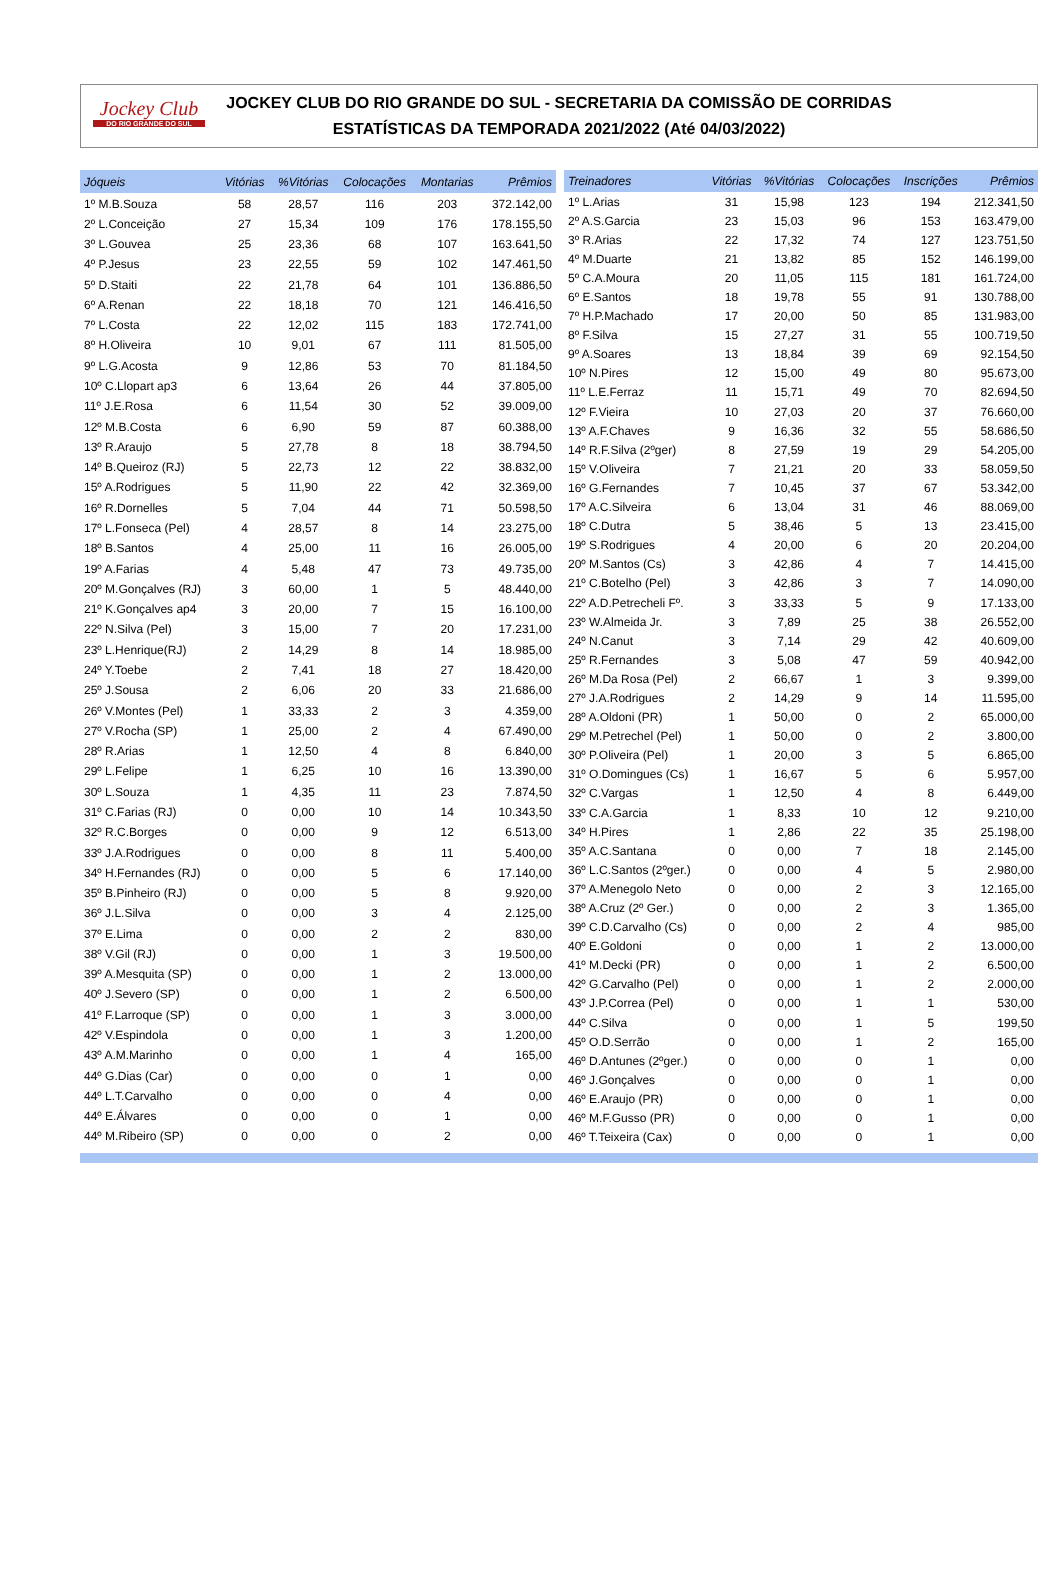Jockey Club
DO RIO GRANDE DO SUL
JOCKEY CLUB DO RIO GRANDE DO SUL - SECRETARIA DA COMISSÃO DE CORRIDAS
ESTATÍSTICAS DA TEMPORADA 2021/2022 (Até 04/03/2022)
| Jóqueis | Vitórias | %Vitórias | Colocações | Montarias | Prêmios |
| --- | --- | --- | --- | --- | --- |
| 1º M.B.Souza | 58 | 28,57 | 116 | 203 | 372.142,00 |
| 2º L.Conceição | 27 | 15,34 | 109 | 176 | 178.155,50 |
| 3º L.Gouvea | 25 | 23,36 | 68 | 107 | 163.641,50 |
| 4º P.Jesus | 23 | 22,55 | 59 | 102 | 147.461,50 |
| 5º D.Staiti | 22 | 21,78 | 64 | 101 | 136.886,50 |
| 6º A.Renan | 22 | 18,18 | 70 | 121 | 146.416,50 |
| 7º L.Costa | 22 | 12,02 | 115 | 183 | 172.741,00 |
| 8º H.Oliveira | 10 | 9,01 | 67 | 111 | 81.505,00 |
| 9º L.G.Acosta | 9 | 12,86 | 53 | 70 | 81.184,50 |
| 10º C.Llopart ap3 | 6 | 13,64 | 26 | 44 | 37.805,00 |
| 11º J.E.Rosa | 6 | 11,54 | 30 | 52 | 39.009,00 |
| 12º M.B.Costa | 6 | 6,90 | 59 | 87 | 60.388,00 |
| 13º R.Araujo | 5 | 27,78 | 8 | 18 | 38.794,50 |
| 14º B.Queiroz (RJ) | 5 | 22,73 | 12 | 22 | 38.832,00 |
| 15º A.Rodrigues | 5 | 11,90 | 22 | 42 | 32.369,00 |
| 16º R.Dornelles | 5 | 7,04 | 44 | 71 | 50.598,50 |
| 17º L.Fonseca (Pel) | 4 | 28,57 | 8 | 14 | 23.275,00 |
| 18º B.Santos | 4 | 25,00 | 11 | 16 | 26.005,00 |
| 19º A.Farias | 4 | 5,48 | 47 | 73 | 49.735,00 |
| 20º M.Gonçalves (RJ) | 3 | 60,00 | 1 | 5 | 48.440,00 |
| 21º K.Gonçalves ap4 | 3 | 20,00 | 7 | 15 | 16.100,00 |
| 22º N.Silva (Pel) | 3 | 15,00 | 7 | 20 | 17.231,00 |
| 23º L.Henrique(RJ) | 2 | 14,29 | 8 | 14 | 18.985,00 |
| 24º Y.Toebe | 2 | 7,41 | 18 | 27 | 18.420,00 |
| 25º J.Sousa | 2 | 6,06 | 20 | 33 | 21.686,00 |
| 26º V.Montes (Pel) | 1 | 33,33 | 2 | 3 | 4.359,00 |
| 27º V.Rocha (SP) | 1 | 25,00 | 2 | 4 | 67.490,00 |
| 28º R.Arias | 1 | 12,50 | 4 | 8 | 6.840,00 |
| 29º L.Felipe | 1 | 6,25 | 10 | 16 | 13.390,00 |
| 30º L.Souza | 1 | 4,35 | 11 | 23 | 7.874,50 |
| 31º C.Farias (RJ) | 0 | 0,00 | 10 | 14 | 10.343,50 |
| 32º R.C.Borges | 0 | 0,00 | 9 | 12 | 6.513,00 |
| 33º J.A.Rodrigues | 0 | 0,00 | 8 | 11 | 5.400,00 |
| 34º H.Fernandes (RJ) | 0 | 0,00 | 5 | 6 | 17.140,00 |
| 35º B.Pinheiro (RJ) | 0 | 0,00 | 5 | 8 | 9.920,00 |
| 36º J.L.Silva | 0 | 0,00 | 3 | 4 | 2.125,00 |
| 37º E.Lima | 0 | 0,00 | 2 | 2 | 830,00 |
| 38º V.Gil (RJ) | 0 | 0,00 | 1 | 3 | 19.500,00 |
| 39º A.Mesquita (SP) | 0 | 0,00 | 1 | 2 | 13.000,00 |
| 40º J.Severo (SP) | 0 | 0,00 | 1 | 2 | 6.500,00 |
| 41º F.Larroque (SP) | 0 | 0,00 | 1 | 3 | 3.000,00 |
| 42º V.Espindola | 0 | 0,00 | 1 | 3 | 1.200,00 |
| 43º A.M.Marinho | 0 | 0,00 | 1 | 4 | 165,00 |
| 44º G.Dias (Car) | 0 | 0,00 | 0 | 1 | 0,00 |
| 44º L.T.Carvalho | 0 | 0,00 | 0 | 4 | 0,00 |
| 44º E.Álvares | 0 | 0,00 | 0 | 1 | 0,00 |
| 44º M.Ribeiro (SP) | 0 | 0,00 | 0 | 2 | 0,00 |
| Treinadores | Vitórias | %Vitórias | Colocações | Inscrições | Prêmios |
| --- | --- | --- | --- | --- | --- |
| 1º L.Arias | 31 | 15,98 | 123 | 194 | 212.341,50 |
| 2º A.S.Garcia | 23 | 15,03 | 96 | 153 | 163.479,00 |
| 3º R.Arias | 22 | 17,32 | 74 | 127 | 123.751,50 |
| 4º M.Duarte | 21 | 13,82 | 85 | 152 | 146.199,00 |
| 5º C.A.Moura | 20 | 11,05 | 115 | 181 | 161.724,00 |
| 6º E.Santos | 18 | 19,78 | 55 | 91 | 130.788,00 |
| 7º H.P.Machado | 17 | 20,00 | 50 | 85 | 131.983,00 |
| 8º F.Silva | 15 | 27,27 | 31 | 55 | 100.719,50 |
| 9º A.Soares | 13 | 18,84 | 39 | 69 | 92.154,50 |
| 10º N.Pires | 12 | 15,00 | 49 | 80 | 95.673,00 |
| 11º L.E.Ferraz | 11 | 15,71 | 49 | 70 | 82.694,50 |
| 12º F.Vieira | 10 | 27,03 | 20 | 37 | 76.660,00 |
| 13º A.F.Chaves | 9 | 16,36 | 32 | 55 | 58.686,50 |
| 14º R.F.Silva (2ºger) | 8 | 27,59 | 19 | 29 | 54.205,00 |
| 15º V.Oliveira | 7 | 21,21 | 20 | 33 | 58.059,50 |
| 16º G.Fernandes | 7 | 10,45 | 37 | 67 | 53.342,00 |
| 17º A.C.Silveira | 6 | 13,04 | 31 | 46 | 88.069,00 |
| 18º C.Dutra | 5 | 38,46 | 5 | 13 | 23.415,00 |
| 19º S.Rodrigues | 4 | 20,00 | 6 | 20 | 20.204,00 |
| 20º M.Santos (Cs) | 3 | 42,86 | 4 | 7 | 14.415,00 |
| 21º C.Botelho (Pel) | 3 | 42,86 | 3 | 7 | 14.090,00 |
| 22º A.D.Petrecheli Fº. | 3 | 33,33 | 5 | 9 | 17.133,00 |
| 23º W.Almeida Jr. | 3 | 7,89 | 25 | 38 | 26.552,00 |
| 24º N.Canut | 3 | 7,14 | 29 | 42 | 40.609,00 |
| 25º R.Fernandes | 3 | 5,08 | 47 | 59 | 40.942,00 |
| 26º M.Da Rosa (Pel) | 2 | 66,67 | 1 | 3 | 9.399,00 |
| 27º J.A.Rodrigues | 2 | 14,29 | 9 | 14 | 11.595,00 |
| 28º A.Oldoni (PR) | 1 | 50,00 | 0 | 2 | 65.000,00 |
| 29º M.Petrechel (Pel) | 1 | 50,00 | 0 | 2 | 3.800,00 |
| 30º P.Oliveira (Pel) | 1 | 20,00 | 3 | 5 | 6.865,00 |
| 31º O.Domingues (Cs) | 1 | 16,67 | 5 | 6 | 5.957,00 |
| 32º C.Vargas | 1 | 12,50 | 4 | 8 | 6.449,00 |
| 33º C.A.Garcia | 1 | 8,33 | 10 | 12 | 9.210,00 |
| 34º H.Pires | 1 | 2,86 | 22 | 35 | 25.198,00 |
| 35º A.C.Santana | 0 | 0,00 | 7 | 18 | 2.145,00 |
| 36º L.C.Santos (2ºger.) | 0 | 0,00 | 4 | 5 | 2.980,00 |
| 37º A.Menegolo Neto | 0 | 0,00 | 2 | 3 | 12.165,00 |
| 38º A.Cruz (2º Ger.) | 0 | 0,00 | 2 | 3 | 1.365,00 |
| 39º C.D.Carvalho (Cs) | 0 | 0,00 | 2 | 4 | 985,00 |
| 40º E.Goldoni | 0 | 0,00 | 1 | 2 | 13.000,00 |
| 41º M.Decki (PR) | 0 | 0,00 | 1 | 2 | 6.500,00 |
| 42º G.Carvalho (Pel) | 0 | 0,00 | 1 | 2 | 2.000,00 |
| 43º J.P.Correa (Pel) | 0 | 0,00 | 1 | 1 | 530,00 |
| 44º C.Silva | 0 | 0,00 | 1 | 5 | 199,50 |
| 45º O.D.Serrão | 0 | 0,00 | 1 | 2 | 165,00 |
| 46º D.Antunes (2ºger.) | 0 | 0,00 | 0 | 1 | 0,00 |
| 46º J.Gonçalves | 0 | 0,00 | 0 | 1 | 0,00 |
| 46º E.Araujo (PR) | 0 | 0,00 | 0 | 1 | 0,00 |
| 46º M.F.Gusso (PR) | 0 | 0,00 | 0 | 1 | 0,00 |
| 46º T.Teixeira (Cax) | 0 | 0,00 | 0 | 1 | 0,00 |